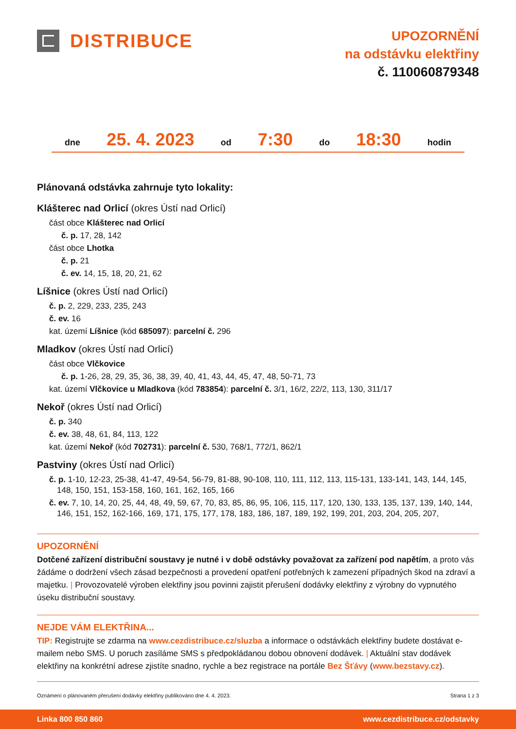DISTRIBUCE
UPOZORNĚNÍ
na odstávku elektřiny
č. 110060879348
dne 25. 4. 2023 od 7:30 do 18:30 hodin
Plánovaná odstávka zahrnuje tyto lokality:
Klášterec nad Orlicí (okres Ústí nad Orlicí)
část obce Klášterec nad Orlicí
č. p. 17, 28, 142
část obce Lhotka
č. p. 21
č. ev. 14, 15, 18, 20, 21, 62
Líšnice (okres Ústí nad Orlicí)
č. p. 2, 229, 233, 235, 243
č. ev. 16
kat. území Líšnice (kód 685097): parcelní č. 296
Mladkov (okres Ústí nad Orlicí)
část obce Vlčkovice
č. p. 1-26, 28, 29, 35, 36, 38, 39, 40, 41, 43, 44, 45, 47, 48, 50-71, 73
kat. území Vlčkovice u Mladkova (kód 783854): parcelní č. 3/1, 16/2, 22/2, 113, 130, 311/17
Nekoř (okres Ústí nad Orlicí)
č. p. 340
č. ev. 38, 48, 61, 84, 113, 122
kat. území Nekoř (kód 702731): parcelní č. 530, 768/1, 772/1, 862/1
Pastviny (okres Ústí nad Orlicí)
č. p. 1-10, 12-23, 25-38, 41-47, 49-54, 56-79, 81-88, 90-108, 110, 111, 112, 113, 115-131, 133-141, 143, 144, 145, 148, 150, 151, 153-158, 160, 161, 162, 165, 166
č. ev. 7, 10, 14, 20, 25, 44, 48, 49, 59, 67, 70, 83, 85, 86, 95, 106, 115, 117, 120, 130, 133, 135, 137, 139, 140, 144, 146, 151, 152, 162-166, 169, 171, 175, 177, 178, 183, 186, 187, 189, 192, 199, 201, 203, 204, 205, 207,
UPOZORNĚNÍ
Dotčené zařízení distribuční soustavy je nutné i v době odstávky považovat za zařízení pod napětím, a proto vás žádáme o dodržení všech zásad bezpečnosti a provedení opatření potřebných k zamezení případných škod na zdraví a majetku. | Provozovatelé výroben elektřiny jsou povinni zajistit přerušení dodávky elektřiny z výrobny do vypnutého úseku distribuční soustavy.
NEJDE VÁM ELEKTŘINA...
TIP: Registrujte se zdarma na www.cezdistribuce.cz/sluzba a informace o odstávkách elektřiny budete dostávat e-mailem nebo SMS. U poruch zasíláme SMS s předpokládanou dobou obnovení dodávek. | Aktuální stav dodávek elektřiny na konkrétní adrese zjistíte snadno, rychle a bez registrace na portále Bez Šťávy (www.bezstavy.cz).
Oznámení o plánovaném přerušení dodávky elektřiny publikováno dne 4. 4. 2023. Strana 1 z 3
Linka 800 850 860 www.cezdistribuce.cz/odstavky